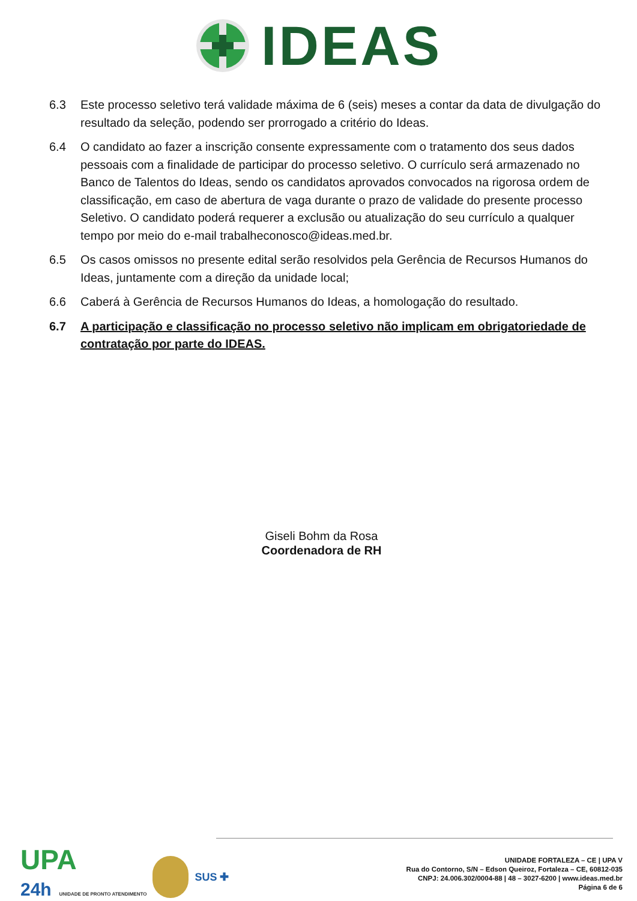IDEAS
6.3 Este processo seletivo terá validade máxima de 6 (seis) meses a contar da data de divulgação do resultado da seleção, podendo ser prorrogado a critério do Ideas.
6.4 O candidato ao fazer a inscrição consente expressamente com o tratamento dos seus dados pessoais com a finalidade de participar do processo seletivo. O currículo será armazenado no Banco de Talentos do Ideas, sendo os candidatos aprovados convocados na rigorosa ordem de classificação, em caso de abertura de vaga durante o prazo de validade do presente processo Seletivo. O candidato poderá requerer a exclusão ou atualização do seu currículo a qualquer tempo por meio do e-mail trabalheconosco@ideas.med.br.
6.5 Os casos omissos no presente edital serão resolvidos pela Gerência de Recursos Humanos do Ideas, juntamente com a direção da unidade local;
6.6 Caberá à Gerência de Recursos Humanos do Ideas, a homologação do resultado.
6.7 A participação e classificação no processo seletivo não implicam em obrigatoriedade de contratação por parte do IDEAS.
Giseli Bohm da Rosa
Coordenadora de RH
UPA
24h UNIDADE DE PRONTO ATENDIMENTO
SUS ✚
UNIDADE FORTALEZA – CE | UPA V
Rua do Contorno, S/N – Edson Queiroz, Fortaleza – CE, 60812-035
CNPJ: 24.006.302/0004-88 | 48 – 3027-6200 | www.ideas.med.br
Página 6 de 6